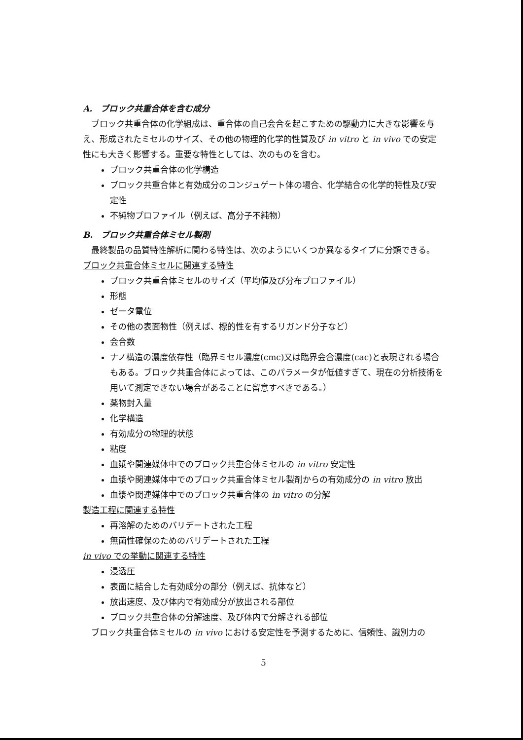A.　ブロック共重合体を含む成分
ブロック共重合体の化学組成は、重合体の自己会合を起こすための駆動力に大きな影響を与え、形成されたミセルのサイズ、その他の物理的化学的性質及び in vitro と in vivo での安定性にも大きく影響する。重要な特性としては、次のものを含む。
ブロック共重合体の化学構造
ブロック共重合体と有効成分のコンジュゲート体の場合、化学結合の化学的特性及び安定性
不純物プロファイル（例えば、高分子不純物）
B.　ブロック共重合体ミセル製剤
最終製品の品質特性解析に関わる特性は、次のようにいくつか異なるタイプに分類できる。
ブロック共重合体ミセルに関連する特性
ブロック共重合体ミセルのサイズ（平均値及び分布プロファイル）
形態
ゼータ電位
その他の表面物性（例えば、標的性を有するリガンド分子など）
会合数
ナノ構造の濃度依存性（臨界ミセル濃度(cmc)又は臨界会合濃度(cac)と表現される場合もある。ブロック共重合体によっては、このパラメータが低値すぎて、現在の分析技術を用いて測定できない場合があることに留意すべきである。）
薬物封入量
化学構造
有効成分の物理的状態
粘度
血漿や関連媒体中でのブロック共重合体ミセルの in vitro 安定性
血漿や関連媒体中でのブロック共重合体ミセル製剤からの有効成分の in vitro 放出
血漿や関連媒体中でのブロック共重合体の in vitro の分解
製造工程に関連する特性
再溶解のためのバリデートされた工程
無菌性確保のためのバリデートされた工程
in vivo での挙動に関連する特性
浸透圧
表面に結合した有効成分の部分（例えば、抗体など）
放出速度、及び体内で有効成分が放出される部位
ブロック共重合体の分解速度、及び体内で分解される部位
ブロック共重合体ミセルの in vivo における安定性を予測するために、信頼性、識別力の
5